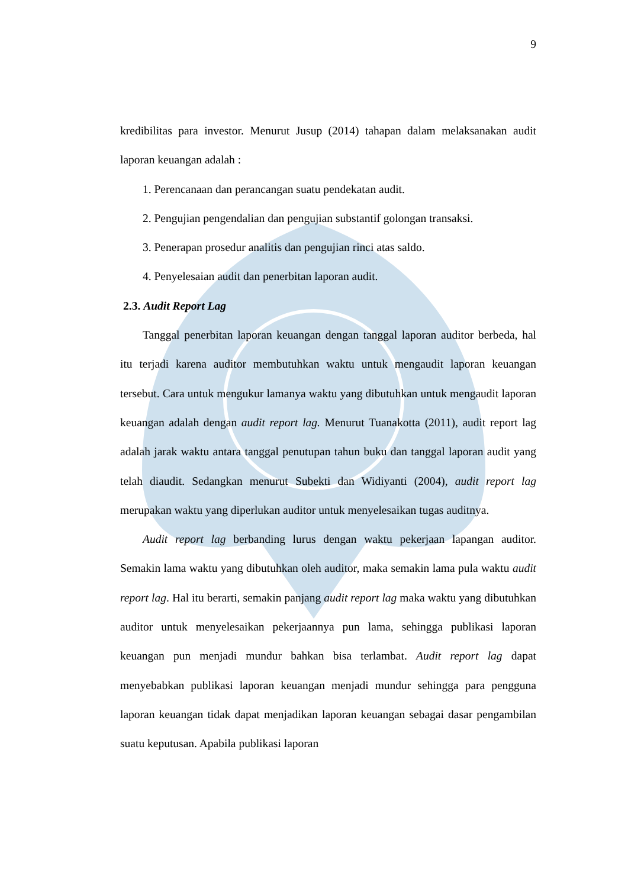9
kredibilitas para investor. Menurut Jusup (2014) tahapan dalam melaksanakan audit laporan keuangan adalah :
1. Perencanaan dan perancangan suatu pendekatan audit.
2. Pengujian pengendalian dan pengujian substantif golongan transaksi.
3. Penerapan prosedur analitis dan pengujian rinci atas saldo.
4. Penyelesaian audit dan penerbitan laporan audit.
2.3. Audit Report Lag
Tanggal penerbitan laporan keuangan dengan tanggal laporan auditor berbeda, hal itu terjadi karena auditor membutuhkan waktu untuk mengaudit laporan keuangan tersebut. Cara untuk mengukur lamanya waktu yang dibutuhkan untuk mengaudit laporan keuangan adalah dengan audit report lag. Menurut Tuanakotta (2011), audit report lag adalah jarak waktu antara tanggal penutupan tahun buku dan tanggal laporan audit yang telah diaudit. Sedangkan menurut Subekti dan Widiyanti (2004), audit report lag merupakan waktu yang diperlukan auditor untuk menyelesaikan tugas auditnya.
Audit report lag berbanding lurus dengan waktu pekerjaan lapangan auditor. Semakin lama waktu yang dibutuhkan oleh auditor, maka semakin lama pula waktu audit report lag. Hal itu berarti, semakin panjang audit report lag maka waktu yang dibutuhkan auditor untuk menyelesaikan pekerjaannya pun lama, sehingga publikasi laporan keuangan pun menjadi mundur bahkan bisa terlambat. Audit report lag dapat menyebabkan publikasi laporan keuangan menjadi mundur sehingga para pengguna laporan keuangan tidak dapat menjadikan laporan keuangan sebagai dasar pengambilan suatu keputusan. Apabila publikasi laporan